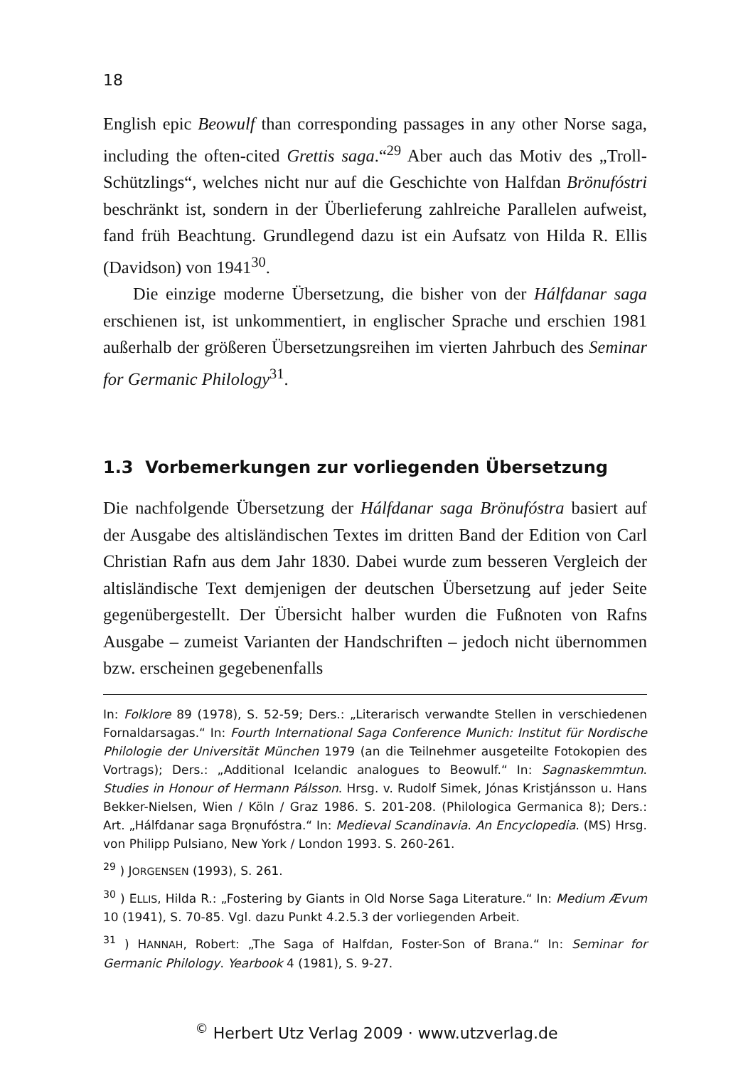18
English epic Beowulf than corresponding passages in any other Norse saga, including the often-cited Grettis saga.“<sup>29</sup> Aber auch das Motiv des „Troll-Schützlings“, welches nicht nur auf die Geschichte von Halfdan Brönufóstri beschränkt ist, sondern in der Überlieferung zahlreiche Parallelen aufweist, fand früh Beachtung. Grundlegend dazu ist ein Aufsatz von Hilda R. Ellis (Davidson) von 1941<sup>30</sup>.
Die einzige moderne Übersetzung, die bisher von der Hálfdanar saga erschienen ist, ist unkommentiert, in englischer Sprache und erschien 1981 außerhalb der größeren Übersetzungsreihen im vierten Jahrbuch des Seminar for Germanic Philology<sup>31</sup>.
1.3 Vorbemerkungen zur vorliegenden Übersetzung
Die nachfolgende Übersetzung der Hálfdanar saga Brönufóstra basiert auf der Ausgabe des altisländischen Textes im dritten Band der Edition von Carl Christian Rafn aus dem Jahr 1830. Dabei wurde zum besseren Vergleich der altisländische Text demjenigen der deutschen Übersetzung auf jeder Seite gegenübergestellt. Der Übersicht halber wurden die Fußnoten von Rafns Ausgabe – zumeist Varianten der Handschriften – jedoch nicht übernommen bzw. erscheinen gegebenenfalls
In: Folklore 89 (1978), S. 52-59; Ders.: „Literarisch verwandte Stellen in verschiedenen Fornaldarsagas.“ In: Fourth International Saga Conference Munich: Institut für Nordische Philologie der Universität München 1979 (an die Teilnehmer ausgeteilte Fotokopien des Vortrags); Ders.: „Additional Icelandic analogues to Beowulf.“ In: Sagnaskemmtun. Studies in Honour of Hermann Pálsson. Hrsg. v. Rudolf Simek, Jónas Kristjánsson u. Hans Bekker-Nielsen, Wien / Köln / Graz 1986. S. 201-208. (Philologica Germanica 8); Ders.: Art. „Hálfdanar saga Brǫnufóstra.“ In: Medieval Scandinavia. An Encyclopedia. (MS) Hrsg. von Philipp Pulsiano, New York / London 1993. S. 260-261.
<sup>29</sup> ) JORGENSEN (1993), S. 261.
<sup>30</sup> ) ELLIS, Hilda R.: „Fostering by Giants in Old Norse Saga Literature.“ In: Medium Ævum 10 (1941), S. 70-85. Vgl. dazu Punkt 4.2.5.3 der vorliegenden Arbeit.
<sup>31</sup> ) HANNAH, Robert: „The Saga of Halfdan, Foster-Son of Brana.“ In: Seminar for Germanic Philology. Yearbook 4 (1981), S. 9-27.
<sup>©</sup> Herbert Utz Verlag 2009 · www.utzverlag.de